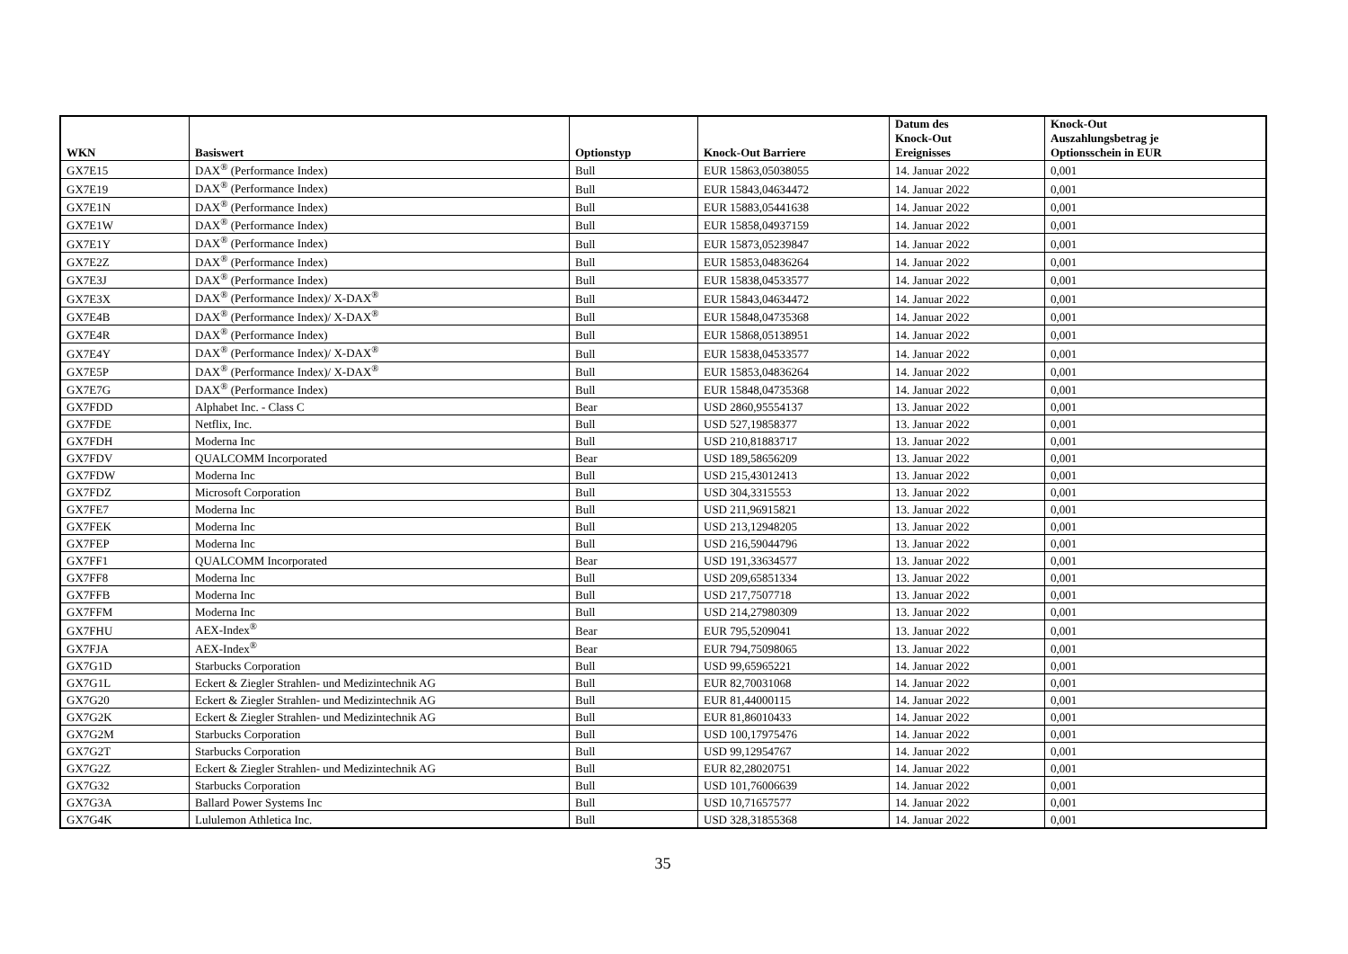| WKN | Basiswert | Optionstyp | Knock-Out Barriere | Datum des Knock-Out Ereignisses | Knock-Out Auszahlungsbetrag je Optionsschein in EUR |
| --- | --- | --- | --- | --- | --- |
| GX7E15 | DAX<sup>®</sup> (Performance Index) | Bull | EUR 15863,05038055 | 14. Januar 2022 | 0,001 |
| GX7E19 | DAX<sup>®</sup> (Performance Index) | Bull | EUR 15843,04634472 | 14. Januar 2022 | 0,001 |
| GX7E1N | DAX<sup>®</sup> (Performance Index) | Bull | EUR 15883,05441638 | 14. Januar 2022 | 0,001 |
| GX7E1W | DAX<sup>®</sup> (Performance Index) | Bull | EUR 15858,04937159 | 14. Januar 2022 | 0,001 |
| GX7E1Y | DAX<sup>®</sup> (Performance Index) | Bull | EUR 15873,05239847 | 14. Januar 2022 | 0,001 |
| GX7E2Z | DAX<sup>®</sup> (Performance Index) | Bull | EUR 15853,04836264 | 14. Januar 2022 | 0,001 |
| GX7E3J | DAX<sup>®</sup> (Performance Index) | Bull | EUR 15838,04533577 | 14. Januar 2022 | 0,001 |
| GX7E3X | DAX<sup>®</sup> (Performance Index)/ X-DAX<sup>®</sup> | Bull | EUR 15843,04634472 | 14. Januar 2022 | 0,001 |
| GX7E4B | DAX<sup>®</sup> (Performance Index)/ X-DAX<sup>®</sup> | Bull | EUR 15848,04735368 | 14. Januar 2022 | 0,001 |
| GX7E4R | DAX<sup>®</sup> (Performance Index) | Bull | EUR 15868,05138951 | 14. Januar 2022 | 0,001 |
| GX7E4Y | DAX<sup>®</sup> (Performance Index)/ X-DAX<sup>®</sup> | Bull | EUR 15838,04533577 | 14. Januar 2022 | 0,001 |
| GX7E5P | DAX<sup>®</sup> (Performance Index)/ X-DAX<sup>®</sup> | Bull | EUR 15853,04836264 | 14. Januar 2022 | 0,001 |
| GX7E7G | DAX<sup>®</sup> (Performance Index) | Bull | EUR 15848,04735368 | 14. Januar 2022 | 0,001 |
| GX7FDD | Alphabet Inc. - Class C | Bear | USD 2860,95554137 | 13. Januar 2022 | 0,001 |
| GX7FDE | Netflix, Inc. | Bull | USD 527,19858377 | 13. Januar 2022 | 0,001 |
| GX7FDH | Moderna Inc | Bull | USD 210,81883717 | 13. Januar 2022 | 0,001 |
| GX7FDV | QUALCOMM Incorporated | Bear | USD 189,58656209 | 13. Januar 2022 | 0,001 |
| GX7FDW | Moderna Inc | Bull | USD 215,43012413 | 13. Januar 2022 | 0,001 |
| GX7FDZ | Microsoft Corporation | Bull | USD 304,3315553 | 13. Januar 2022 | 0,001 |
| GX7FE7 | Moderna Inc | Bull | USD 211,96915821 | 13. Januar 2022 | 0,001 |
| GX7FEK | Moderna Inc | Bull | USD 213,12948205 | 13. Januar 2022 | 0,001 |
| GX7FEP | Moderna Inc | Bull | USD 216,59044796 | 13. Januar 2022 | 0,001 |
| GX7FF1 | QUALCOMM Incorporated | Bear | USD 191,33634577 | 13. Januar 2022 | 0,001 |
| GX7FF8 | Moderna Inc | Bull | USD 209,65851334 | 13. Januar 2022 | 0,001 |
| GX7FFB | Moderna Inc | Bull | USD 217,7507718 | 13. Januar 2022 | 0,001 |
| GX7FFM | Moderna Inc | Bull | USD 214,27980309 | 13. Januar 2022 | 0,001 |
| GX7FHU | AEX-Index<sup>®</sup> | Bear | EUR 795,5209041 | 13. Januar 2022 | 0,001 |
| GX7FJA | AEX-Index<sup>®</sup> | Bear | EUR 794,75098065 | 13. Januar 2022 | 0,001 |
| GX7G1D | Starbucks Corporation | Bull | USD 99,65965221 | 14. Januar 2022 | 0,001 |
| GX7G1L | Eckert & Ziegler Strahlen- und Medizintechnik AG | Bull | EUR 82,70031068 | 14. Januar 2022 | 0,001 |
| GX7G20 | Eckert & Ziegler Strahlen- und Medizintechnik AG | Bull | EUR 81,44000115 | 14. Januar 2022 | 0,001 |
| GX7G2K | Eckert & Ziegler Strahlen- und Medizintechnik AG | Bull | EUR 81,86010433 | 14. Januar 2022 | 0,001 |
| GX7G2M | Starbucks Corporation | Bull | USD 100,17975476 | 14. Januar 2022 | 0,001 |
| GX7G2T | Starbucks Corporation | Bull | USD 99,12954767 | 14. Januar 2022 | 0,001 |
| GX7G2Z | Eckert & Ziegler Strahlen- und Medizintechnik AG | Bull | EUR 82,28020751 | 14. Januar 2022 | 0,001 |
| GX7G32 | Starbucks Corporation | Bull | USD 101,76006639 | 14. Januar 2022 | 0,001 |
| GX7G3A | Ballard Power Systems Inc | Bull | USD 10,71657577 | 14. Januar 2022 | 0,001 |
| GX7G4K | Lululemon Athletica Inc. | Bull | USD 328,31855368 | 14. Januar 2022 | 0,001 |
35